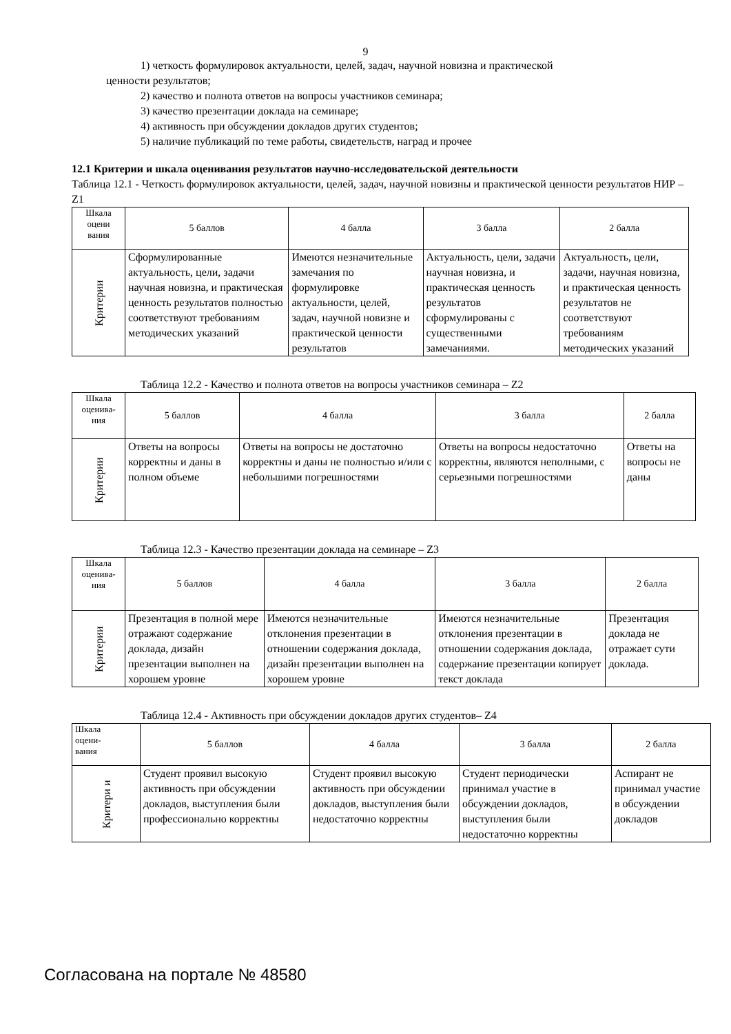9
1) четкость формулировок актуальности, целей, задач, научной новизна и практической
ценности результатов;
2) качество и полнота ответов на вопросы участников семинара;
3) качество презентации доклада на семинаре;
4) активность при обсуждении докладов других студентов;
5) наличие публикаций по теме работы, свидетельств, наград и прочее
12.1 Критерии и шкала оценивания результатов научно-исследовательской деятельности
Таблица 12.1 - Четкость формулировок актуальности, целей, задач, научной новизны и практической ценности результатов НИР – Z1
| Шкала оцени вания | 5 баллов | 4 балла | 3 балла | 2 балла |
| Критерии | Сформулированные актуальность, цели, задачи научная новизна, и практическая ценность результатов полностью соответствуют требованиям методических указаний | Имеются незначительные замечания по формулировке актуальности, целей, задач, научной новизне и практической ценности результатов | Актуальность, цели, задачи научная новизна, и практическая ценность результатов сформулированы с существенными замечаниями. | Актуальность, цели, задачи, научная новизна, и практическая ценность результатов не соответствуют требованиям методических указаний |
Таблица 12.2 - Качество и полнота ответов на вопросы участников семинара – Z2
| Шкала оценива- ния | 5 баллов | 4 балла | 3 балла | 2 балла |
| Критерии | Ответы на вопросы корректны и даны в полном объеме | Ответы на вопросы не достаточно корректны и даны не полностью и/или с небольшими погрешностями | Ответы на вопросы недостаточно корректны, являются неполными, с серьезными погрешностями | Ответы на вопросы не даны |
Таблица 12.3 - Качество презентации доклада на семинаре – Z3
| Шкала оценива- ния | 5 баллов | 4 балла | 3 балла | 2 балла |
| Критерии | Презентация в полной мере отражают содержание доклада, дизайн презентации выполнен на хорошем уровне | Имеются незначительные отклонения презентации в отношении содержания доклада, дизайн презентации выполнен на хорошем уровне | Имеются незначительные отклонения презентации в отношении содержания доклада, содержание презентации копирует текст доклада | Презентация доклада не отражает сути доклада. |
Таблица 12.4 - Активность при обсуждении докладов других студентов– Z4
| Шкала оцени- вания | 5 баллов | 4 балла | 3 балла | 2 балла |
| Критери и | Студент проявил высокую активность при обсуждении докладов, выступления были профессионально корректны | Студент проявил высокую активность при обсуждении докладов, выступления были недостаточно корректны | Студент периодически принимал участие в обсуждении докладов, выступления были недостаточно корректны | Аспирант не принимал участие в обсуждении докладов |
Согласована на портале № 48580